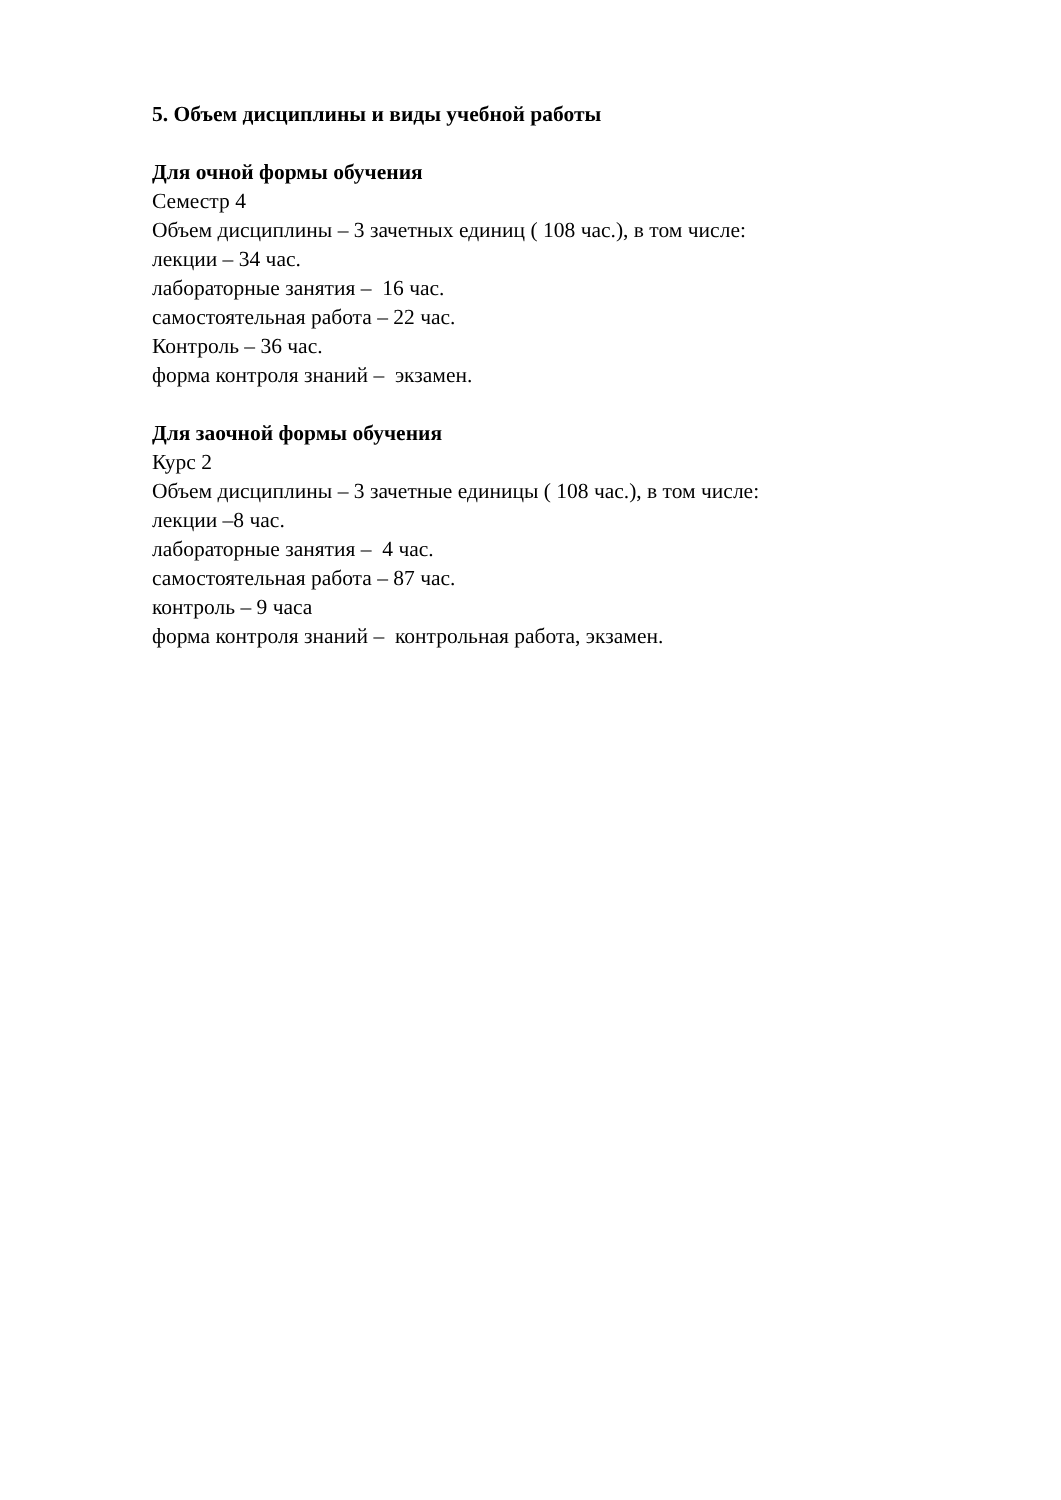5. Объем дисциплины и виды учебной работы
Для очной формы обучения
Семестр 4
Объем дисциплины – 3 зачетных единиц ( 108 час.), в том числе:
лекции – 34 час.
лабораторные занятия – 16 час.
самостоятельная работа – 22 час.
Контроль – 36 час.
форма контроля знаний – экзамен.
Для заочной формы обучения
Курс 2
Объем дисциплины – 3 зачетные единицы ( 108 час.), в том числе:
лекции –8 час.
лабораторные занятия – 4 час.
самостоятельная работа – 87 час.
контроль – 9 часа
форма контроля знаний – контрольная работа, экзамен.